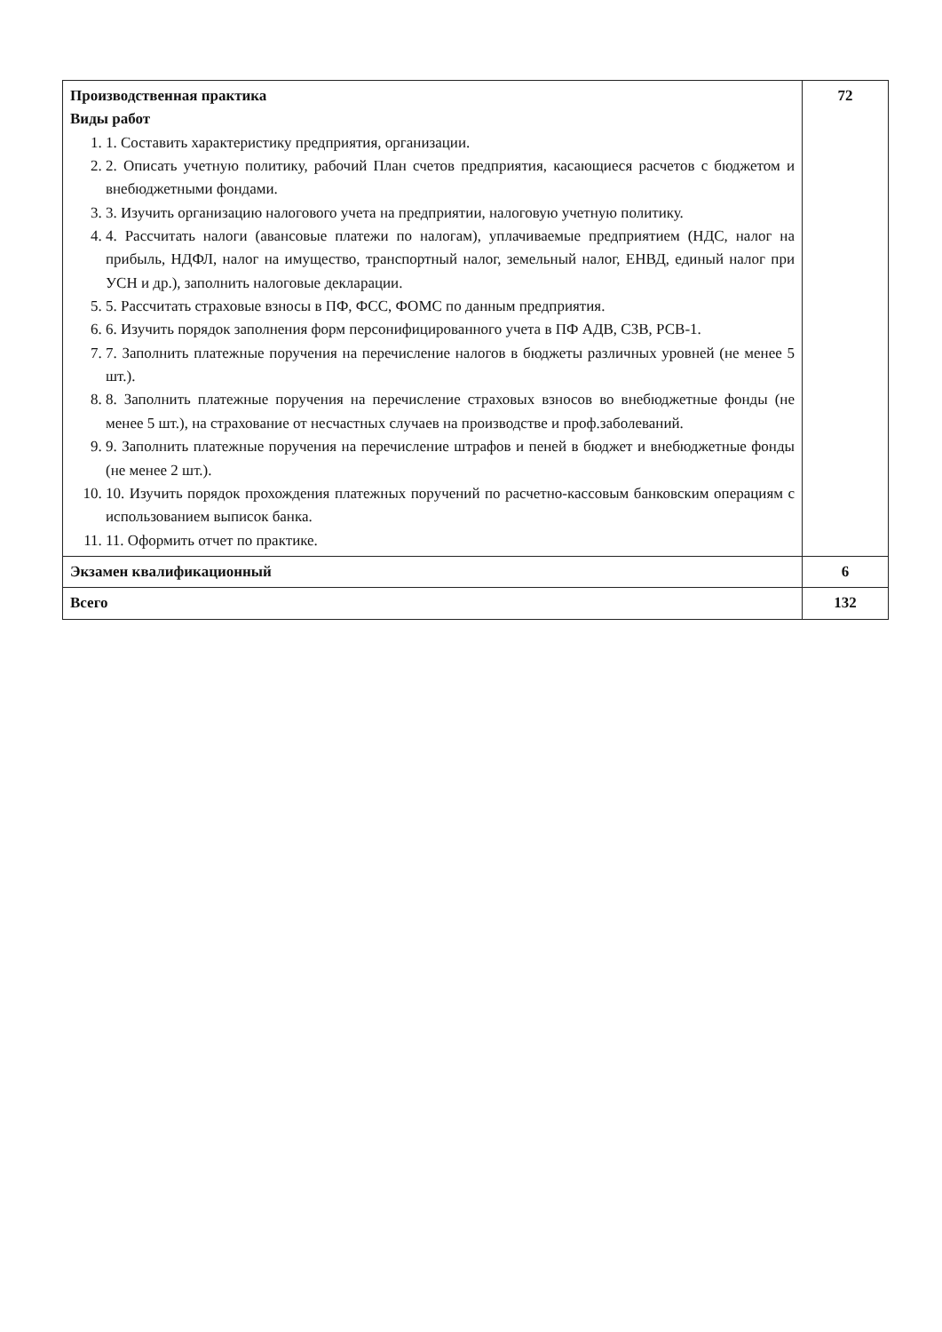| Производственная практика Виды работ 1. 1. Составить характеристику предприятия, организации. 2. 2. Описать учетную политику, рабочий План счетов предприятия, касающиеся расчетов с бюджетом и внебюджетными фондами. 3. 3. Изучить организацию налогового учета на предприятии, налоговую учетную политику. 4. 4. Рассчитать налоги (авансовые платежи по налогам), уплачиваемые предприятием (НДС, налог на прибыль, НДФЛ, налог на имущество, транспортный налог, земельный налог, ЕНВД, единый налог при УСН и др.), заполнить налоговые декларации. 5. 5. Рассчитать страховые взносы в ПФ, ФСС, ФОМС по данным предприятия. 6. 6. Изучить порядок заполнения форм персонифицированного учета в ПФ АДВ, СЗВ, РСВ-1. 7. 7. Заполнить платежные поручения на перечисление налогов в бюджеты различных уровней (не менее 5 шт.). 8. 8. Заполнить платежные поручения на перечисление страховых взносов во внебюджетные фонды (не менее 5 шт.), на страхование от несчастных случаев на производстве и проф.заболеваний. 9. 9. Заполнить платежные поручения на перечисление штрафов и пеней в бюджет и внебюджетные фонды (не менее 2 шт.). 10. 10. Изучить порядок прохождения платежных поручений по расчетно-кассовым банковским операциям с использованием выписок банка. 11. 11. Оформить отчет по практике. | 72 |
| Экзамен квалификационный | 6 |
| Всего | 132 |